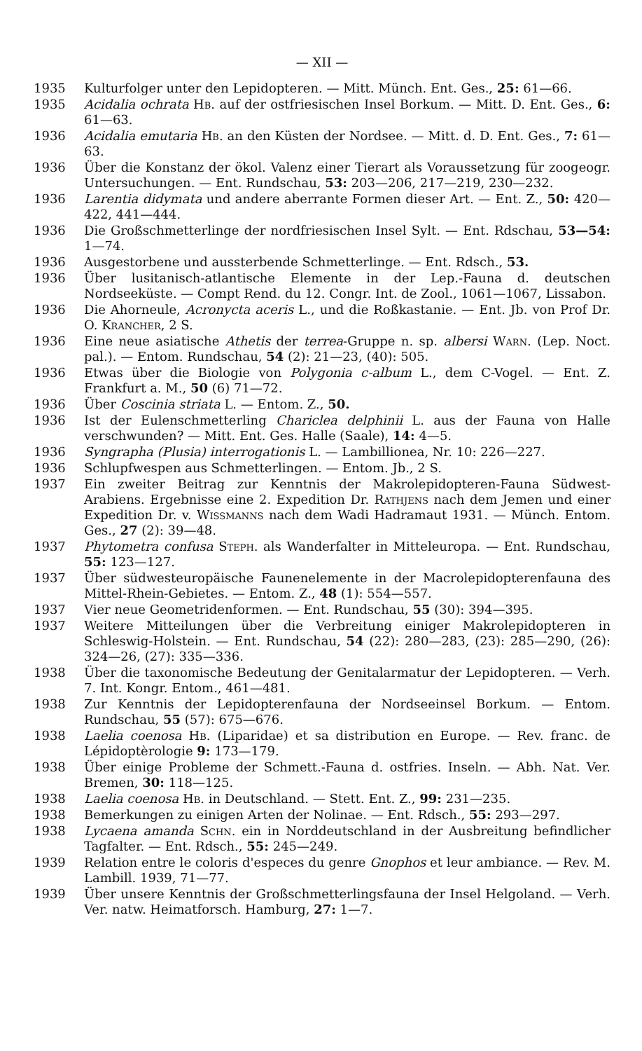— XII —
1935 Kulturfolger unter den Lepidopteren. — Mitt. Münch. Ent. Ges., 25: 61—66.
1935 Acidalia ochrata Hb. auf der ostfriesischen Insel Borkum. — Mitt. D. Ent. Ges., 6: 61—63.
1936 Acidalia emutaria Hb. an den Küsten der Nordsee. — Mitt. d. D. Ent. Ges., 7: 61—63.
1936 Über die Konstanz der ökol. Valenz einer Tierart als Voraussetzung für zoogeogr. Untersuchungen. — Ent. Rundschau, 53: 203—206, 217—219, 230—232.
1936 Larentia didymata und andere aberrante Formen dieser Art. — Ent. Z., 50: 420—422, 441—444.
1936 Die Großschmetterlinge der nordfriesischen Insel Sylt. — Ent. Rdschau, 53—54: 1—74.
1936 Ausgestorbene und aussterbende Schmetterlinge. — Ent. Rdsch., 53.
1936 Über lusitanisch-atlantische Elemente in der Lep.-Fauna d. deutschen Nordseeküste. — Compt Rend. du 12. Congr. Int. de Zool., 1061—1067, Lissabon.
1936 Die Ahorneule, Acronycta aceris L., und die Roßkastanie. — Ent. Jb. von Prof Dr. O. Krancher, 2 S.
1936 Eine neue asiatische Athetis der terrea-Gruppe n. sp. albersi Warn. (Lep. Noct. pal.). — Entom. Rundschau, 54 (2): 21—23, (40): 505.
1936 Etwas über die Biologie von Polygonia c-album L., dem C-Vogel. — Ent. Z. Frankfurt a. M., 50 (6) 71—72.
1936 Über Coscinia striata L. — Entom. Z., 50.
1936 Ist der Eulenschmetterling Chariclea delphinii L. aus der Fauna von Halle verschwunden? — Mitt. Ent. Ges. Halle (Saale), 14: 4—5.
1936 Syngrapha (Plusia) interrogationis L. — Lambillionea, Nr. 10: 226—227.
1936 Schlupfwespen aus Schmetterlingen. — Entom. Jb., 2 S.
1937 Ein zweiter Beitrag zur Kenntnis der Makrolepidopteren-Fauna Südwest-Arabiens. Ergebnisse eine 2. Expedition Dr. Rathjens nach dem Jemen und einer Expedition Dr. v. Wissmanns nach dem Wadi Hadramaut 1931. — Münch. Entom. Ges., 27 (2): 39—48.
1937 Phytometra confusa Steph. als Wanderfalter in Mitteleuropa. — Ent. Rundschau, 55: 123—127.
1937 Über südwesteuropäische Faunenelemente in der Macrolepidopterenfauna des Mittel-Rhein-Gebietes. — Entom. Z., 48 (1): 554—557.
1937 Vier neue Geometridenformen. — Ent. Rundschau, 55 (30): 394—395.
1937 Weitere Mitteilungen über die Verbreitung einiger Makrolepidopteren in Schleswig-Holstein. — Ent. Rundschau, 54 (22): 280—283, (23): 285—290, (26): 324—26, (27): 335—336.
1938 Über die taxonomische Bedeutung der Genitalarmatur der Lepidopteren. — Verh. 7. Int. Kongr. Entom., 461—481.
1938 Zur Kenntnis der Lepidopterenfauna der Nordseeinsel Borkum. — Entom. Rundschau, 55 (57): 675—676.
1938 Laelia coenosa Hb. (Liparidae) et sa distribution en Europe. — Rev. franc. de Lépidoptèrologie 9: 173—179.
1938 Über einige Probleme der Schmett.-Fauna d. ostfries. Inseln. — Abh. Nat. Ver. Bremen, 30: 118—125.
1938 Laelia coenosa Hb. in Deutschland. — Stett. Ent. Z., 99: 231—235.
1938 Bemerkungen zu einigen Arten der Nolinae. — Ent. Rdsch., 55: 293—297.
1938 Lycaena amanda Schn. ein in Norddeutschland in der Ausbreitung befindlicher Tagfalter. — Ent. Rdsch., 55: 245—249.
1939 Relation entre le coloris d'especes du genre Gnophos et leur ambiance. — Rev. M. Lambill. 1939, 71—77.
1939 Über unsere Kenntnis der Großschmetterlingsfauna der Insel Helgoland. — Verh. Ver. natw. Heimatforsch. Hamburg, 27: 1—7.